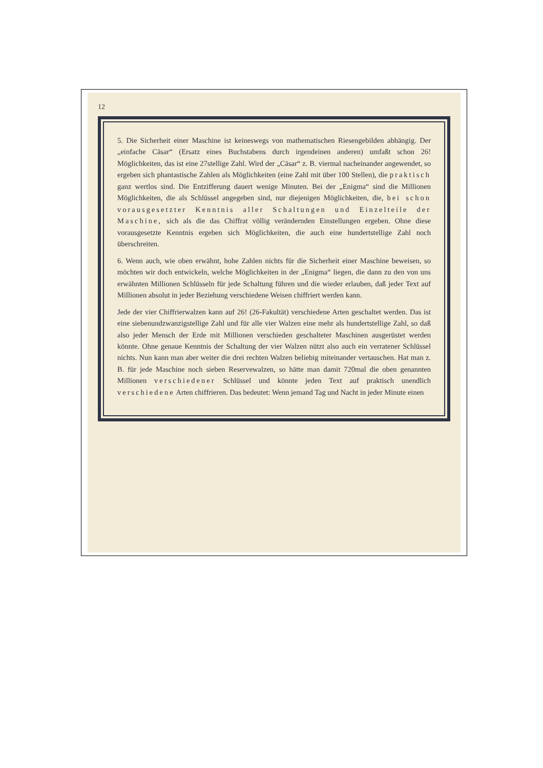12
5. Die Sicherheit einer Maschine ist keineswegs von mathematischen Riesengebilden abhängig. Der „einfache Cäsar“ (Ersatz eines Buchstabens durch irgendeinen anderen) umfaßt schon 26! Möglichkeiten, das ist eine 27stellige Zahl. Wird der „Cäsar“ z. B. viermal nacheinander angewendet, so ergeben sich phantastische Zahlen als Möglichkeiten (eine Zahl mit über 100 Stellen), die praktisch ganz wertlos sind. Die Entzifferung dauert wenige Minuten. Bei der „Enigma“ sind die Millionen Möglichkeiten, die als Schlüssel angegeben sind, nur diejenigen Möglichkeiten, die, bei schon vorausgesetzter Kenntnis aller Schaltungen und Einzelteile der Maschine, sich als die das Chiffrat völlig verändernden Einstellungen ergeben. Ohne diese vorausgesetzte Kenntnis ergeben sich Möglichkeiten, die auch eine hundertstellige Zahl noch überschreiten.
6. Wenn auch, wie oben erwähnt, hohe Zahlen nichts für die Sicherheit einer Maschine beweisen, so möchten wir doch entwickeln, welche Möglichkeiten in der „Enigma“ liegen, die dann zu den von uns erwähnten Millionen Schlüsseln für jede Schaltung führen und die wieder erlauben, daß jeder Text auf Millionen absolut in jeder Beziehung verschiedene Weisen chiffriert werden kann.
Jede der vier Chiffrierwalzen kann auf 26! (26-Fakultät) verschiedene Arten geschaltet werden. Das ist eine siebenundzwanzigstellige Zahl und für alle vier Walzen eine mehr als hundertstellige Zahl, so daß also jeder Mensch der Erde mit Millionen verschieden geschalteter Maschinen ausgerüstet werden könnte. Ohne genaue Kenntnis der Schaltung der vier Walzen nützt also auch ein verratener Schlüssel nichts. Nun kann man aber weiter die drei rechten Walzen beliebig miteinander vertauschen. Hat man z. B. für jede Maschine noch sieben Reservewalzen, so hätte man damit 720mal die oben genannten Millionen verschiedener Schlüssel und könnte jeden Text auf praktisch unendlich verschiedene Arten chiffrieren. Das bedeutet: Wenn jemand Tag und Nacht in jeder Minute einen